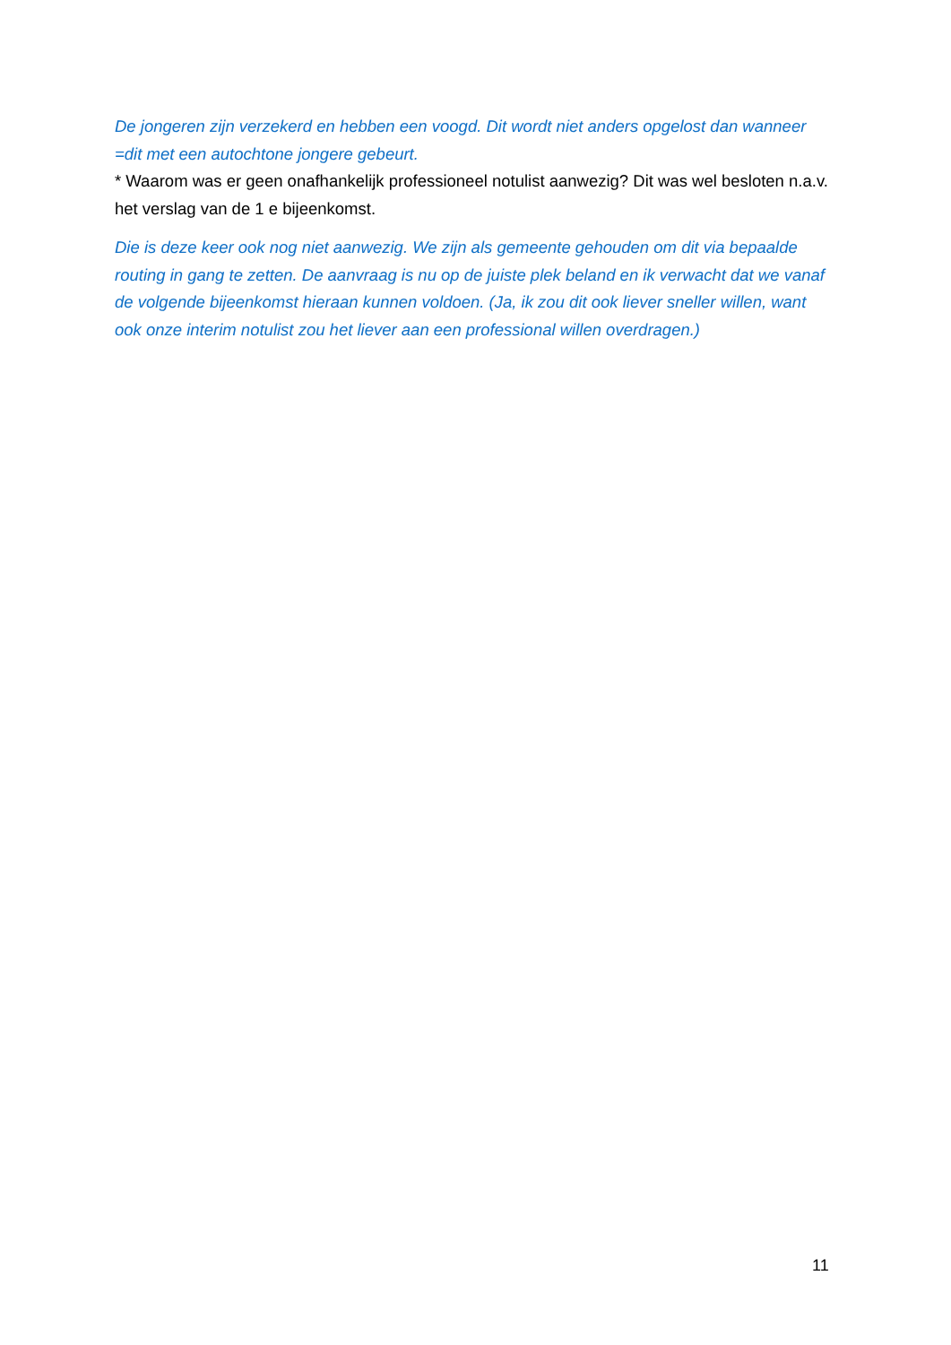De jongeren zijn verzekerd en hebben een voogd. Dit wordt niet anders opgelost dan wanneer =dit met een autochtone jongere gebeurt.
* Waarom was er geen onafhankelijk professioneel notulist aanwezig? Dit was wel besloten n.a.v. het verslag van de 1 e bijeenkomst.
Die is deze keer ook nog niet aanwezig. We zijn als gemeente gehouden om dit via bepaalde routing in gang te zetten. De aanvraag is nu op de juiste plek beland en ik verwacht dat we vanaf de volgende bijeenkomst hieraan kunnen voldoen. (Ja, ik zou dit ook liever sneller willen, want ook onze interim notulist zou het liever aan een professional willen overdragen.)
11